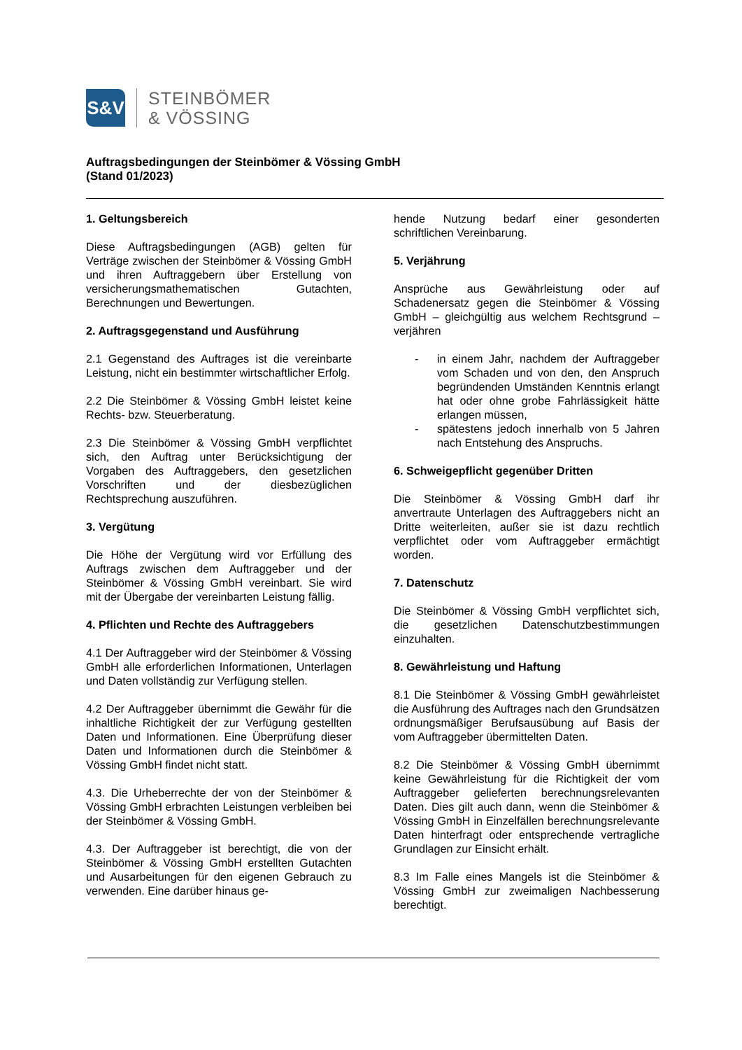S&V
STEINBÖMER
& VÖSSING
Auftragsbedingungen der Steinbömer & Vössing GmbH
(Stand 01/2023)
1. Geltungsbereich
Diese Auftragsbedingungen (AGB) gelten für Verträge zwischen der Steinbömer & Vössing GmbH und ihren Auftraggebern über Erstellung von versicherungsmathematischen Gutachten, Berechnungen und Bewertungen.
2. Auftragsgegenstand und Ausführung
2.1 Gegenstand des Auftrages ist die vereinbarte Leistung, nicht ein bestimmter wirtschaftlicher Erfolg.
2.2 Die Steinbömer & Vössing GmbH leistet keine Rechts- bzw. Steuerberatung.
2.3 Die Steinbömer & Vössing GmbH verpflichtet sich, den Auftrag unter Berücksichtigung der Vorgaben des Auftraggebers, den gesetzlichen Vorschriften und der diesbezüglichen Rechtsprechung auszuführen.
3. Vergütung
Die Höhe der Vergütung wird vor Erfüllung des Auftrags zwischen dem Auftraggeber und der Steinbömer & Vössing GmbH vereinbart. Sie wird mit der Übergabe der vereinbarten Leistung fällig.
4. Pflichten und Rechte des Auftraggebers
4.1 Der Auftraggeber wird der Steinbömer & Vössing GmbH alle erforderlichen Informationen, Unterlagen und Daten vollständig zur Verfügung stellen.
4.2 Der Auftraggeber übernimmt die Gewähr für die inhaltliche Richtigkeit der zur Verfügung gestellten Daten und Informationen. Eine Überprüfung dieser Daten und Informationen durch die Steinbömer & Vössing GmbH findet nicht statt.
4.3. Die Urheberrechte der von der Steinbömer & Vössing GmbH erbrachten Leistungen verbleiben bei der Steinbömer & Vössing GmbH.
4.3. Der Auftraggeber ist berechtigt, die von der Steinbömer & Vössing GmbH erstellten Gutachten und Ausarbeitungen für den eigenen Gebrauch zu verwenden. Eine darüber hinaus ge-
hende Nutzung bedarf einer gesonderten schriftlichen Vereinbarung.
5. Verjährung
Ansprüche aus Gewährleistung oder auf Schadenersatz gegen die Steinbömer & Vössing GmbH – gleichgültig aus welchem Rechtsgrund – verjähren
- in einem Jahr, nachdem der Auftraggeber vom Schaden und von den, den Anspruch begründenden Umständen Kenntnis erlangt hat oder ohne grobe Fahrlässigkeit hätte erlangen müssen,
- spätestens jedoch innerhalb von 5 Jahren nach Entstehung des Anspruchs.
6. Schweigepflicht gegenüber Dritten
Die Steinbömer & Vössing GmbH darf ihr anvertraute Unterlagen des Auftraggebers nicht an Dritte weiterleiten, außer sie ist dazu rechtlich verpflichtet oder vom Auftraggeber ermächtigt worden.
7. Datenschutz
Die Steinbömer & Vössing GmbH verpflichtet sich, die gesetzlichen Datenschutzbestimmungen einzuhalten.
8. Gewährleistung und Haftung
8.1 Die Steinbömer & Vössing GmbH gewährleistet die Ausführung des Auftrages nach den Grundsätzen ordnungsmäßiger Berufsausübung auf Basis der vom Auftraggeber übermittelten Daten.
8.2 Die Steinbömer & Vössing GmbH übernimmt keine Gewährleistung für die Richtigkeit der vom Auftraggeber gelieferten berechnungsrelevanten Daten. Dies gilt auch dann, wenn die Steinbömer & Vössing GmbH in Einzelfällen berechnungsrelevante Daten hinterfragt oder entsprechende vertragliche Grundlagen zur Einsicht erhält.
8.3 Im Falle eines Mangels ist die Steinbömer & Vössing GmbH zur zweimaligen Nachbesserung berechtigt.